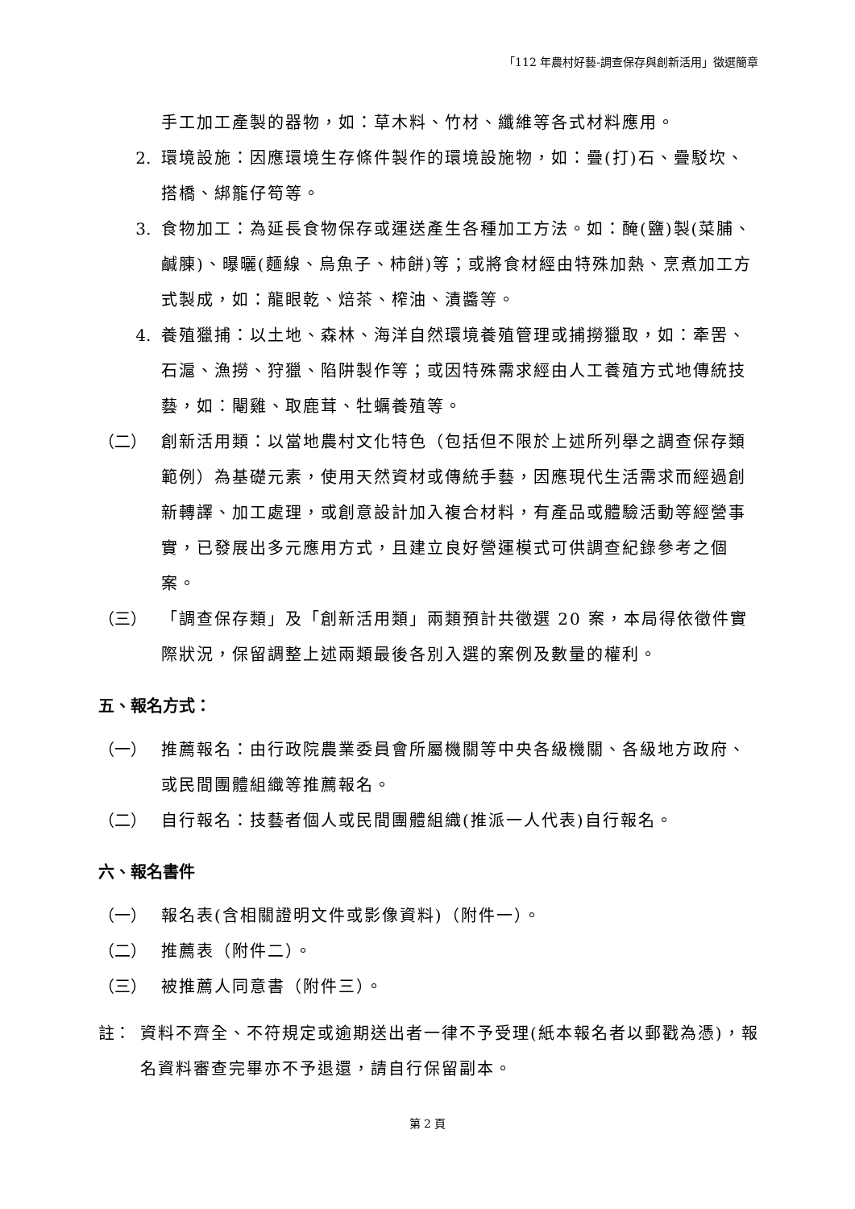「112 年農村好藝-調查保存與創新活用」徵選簡章
手工加工產製的器物，如：草木料、竹材、纖維等各式材料應用。
2. 環境設施：因應環境生存條件製作的環境設施物，如：疊(打)石、疊駁坎、搭橋、綁籠仔笱等。
3. 食物加工：為延長食物保存或運送產生各種加工方法。如：醃(鹽)製(菜脯、鹹腖)、曝曬(麵線、烏魚子、柿餅)等；或將食材經由特殊加熱、烹煮加工方式製成，如：龍眼乾、焙茶、榨油、漬醬等。
4. 養殖獵捕：以土地、森林、海洋自然環境養殖管理或捕撈獵取，如：牽罟、石滬、漁撈、狩獵、陷阱製作等；或因特殊需求經由人工養殖方式地傳統技藝，如：閹雞、取鹿茸、牡蠣養殖等。
（二） 創新活用類：以當地農村文化特色（包括但不限於上述所列舉之調查保存類範例）為基礎元素，使用天然資材或傳統手藝，因應現代生活需求而經過創新轉譯、加工處理，或創意設計加入複合材料，有產品或體驗活動等經營事實，已發展出多元應用方式，且建立良好營運模式可供調查紀錄參考之個案。
（三） 「調查保存類」及「創新活用類」兩類預計共徵選 20 案，本局得依徵件實際狀況，保留調整上述兩類最後各別入選的案例及數量的權利。
五、報名方式：
（一） 推薦報名：由行政院農業委員會所屬機關等中央各級機關、各級地方政府、或民間團體組織等推薦報名。
（二） 自行報名：技藝者個人或民間團體組織(推派一人代表)自行報名。
六、報名書件
（一） 報名表(含相關證明文件或影像資料)（附件一）。
（二） 推薦表（附件二）。
（三） 被推薦人同意書（附件三）。
註： 資料不齊全、不符規定或逾期送出者一律不予受理(紙本報名者以郵戳為憑)，報名資料審查完畢亦不予退還，請自行保留副本。
第 2 頁